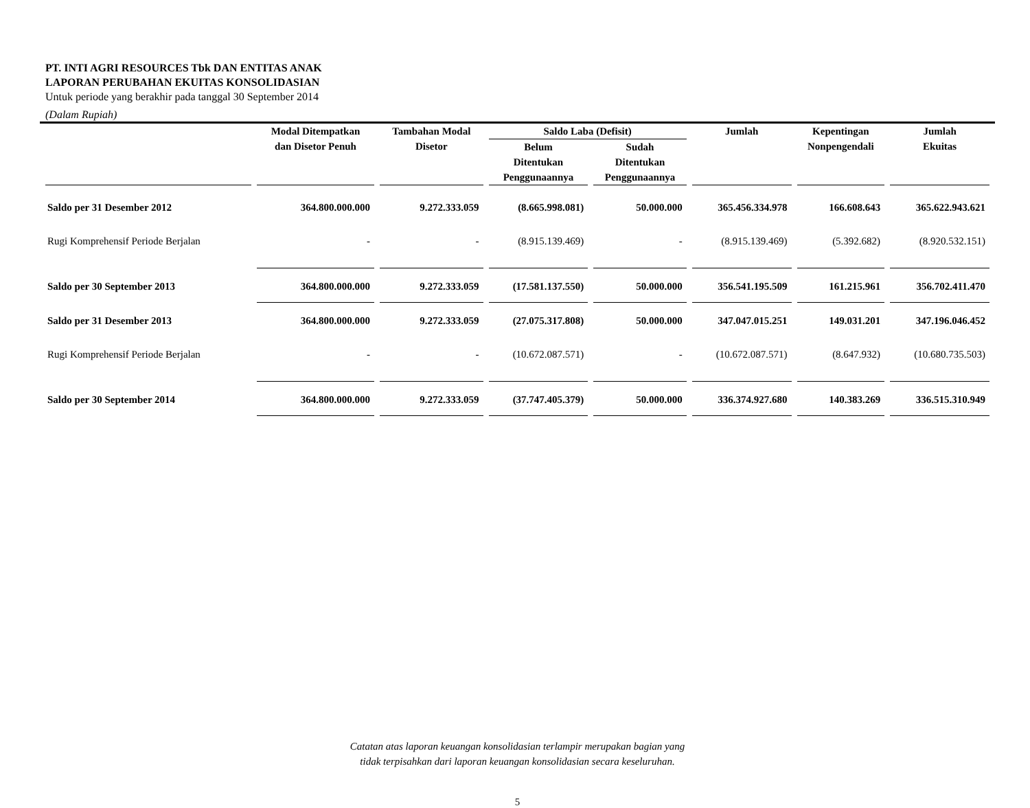PT. INTI AGRI RESOURCES Tbk DAN ENTITAS ANAK
LAPORAN PERUBAHAN EKUITAS KONSOLIDASIAN
Untuk periode yang berakhir pada tanggal 30 September 2014
(Dalam Rupiah)
| | Modal Ditempatkan dan Disetor Penuh | Tambahan Modal Disetor | Saldo Laba (Defisit) | | Jumlah | Kepentingan Nonpengendali | Jumlah Ekuitas |
| --- | --- | --- | --- | --- | --- | --- | --- |
| | | | Belum Ditentukan Penggunaannya | Sudah Ditentukan Penggunaannya | | | |
| Saldo per 31 Desember 2012 | 364.800.000.000 | 9.272.333.059 | (8.665.998.081) | 50.000.000 | 365.456.334.978 | 166.608.643 | 365.622.943.621 |
| Rugi Komprehensif Periode Berjalan | - | - | (8.915.139.469) | - | (8.915.139.469) | (5.392.682) | (8.920.532.151) |
| Saldo per 30 September 2013 | 364.800.000.000 | 9.272.333.059 | (17.581.137.550) | 50.000.000 | 356.541.195.509 | 161.215.961 | 356.702.411.470 |
| Saldo per 31 Desember 2013 | 364.800.000.000 | 9.272.333.059 | (27.075.317.808) | 50.000.000 | 347.047.015.251 | 149.031.201 | 347.196.046.452 |
| Rugi Komprehensif Periode Berjalan | - | - | (10.672.087.571) | - | (10.672.087.571) | (8.647.932) | (10.680.735.503) |
| Saldo per 30 September 2014 | 364.800.000.000 | 9.272.333.059 | (37.747.405.379) | 50.000.000 | 336.374.927.680 | 140.383.269 | 336.515.310.949 |
Catatan atas laporan keuangan konsolidasian terlampir merupakan bagian yang
tidak terpisahkan dari laporan keuangan konsolidasian secara keseluruhan.
5